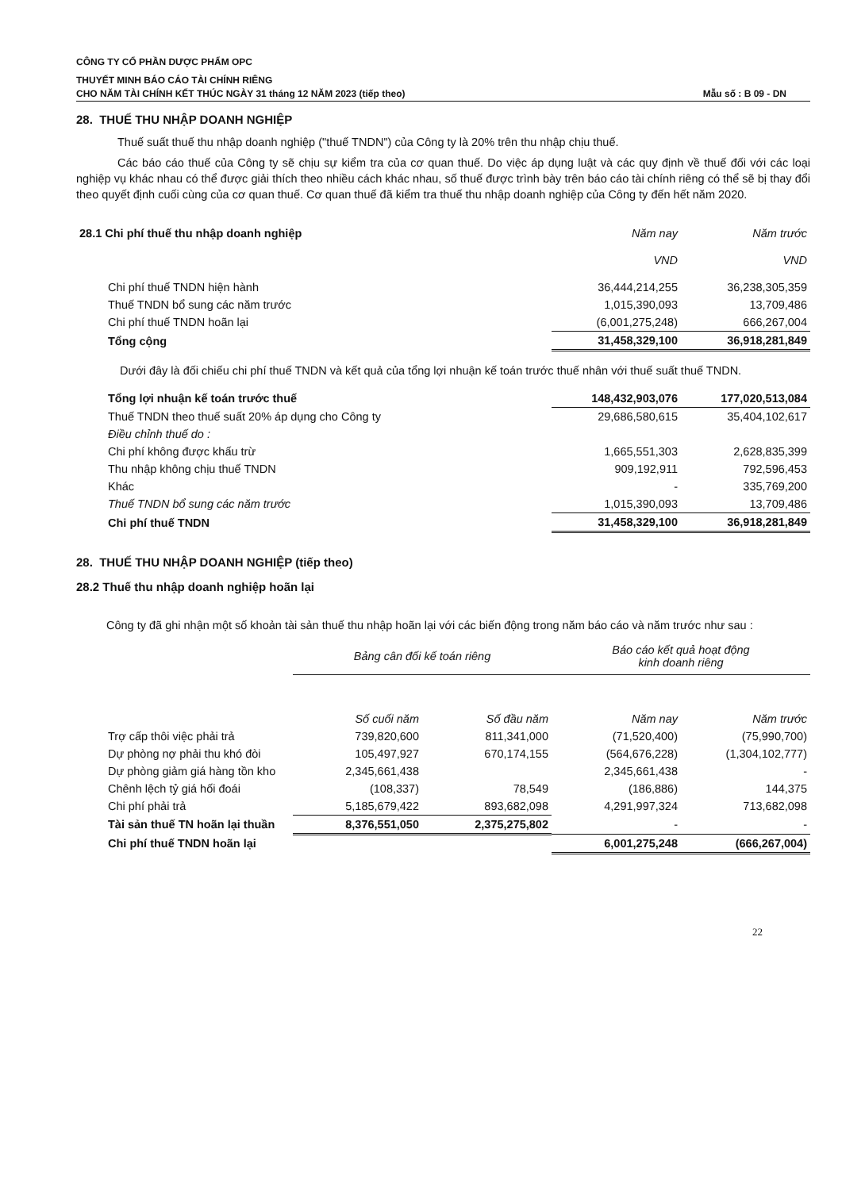CÔNG TY CỔ PHẦN DƯỢC PHẨM OPC
THUYẾT MINH BÁO CÁO TÀI CHÍNH RIÊNG
CHO NĂM TÀI CHÍNH KẾT THÚC NGÀY 31 tháng 12 NĂM 2023 (tiếp theo) Mẫu số : B 09 - DN
28. THUẾ THU NHẬP DOANH NGHIỆP
Thuế suất thuế thu nhập doanh nghiệp ("thuế TNDN") của Công ty là 20% trên thu nhập chịu thuế.
Các báo cáo thuế của Công ty sẽ chịu sự kiểm tra của cơ quan thuế. Do việc áp dụng luật và các quy định về thuế đối với các loại nghiệp vụ khác nhau có thể được giải thích theo nhiều cách khác nhau, số thuế được trình bày trên báo cáo tài chính riêng có thể sẽ bị thay đổi theo quyết định cuối cùng của cơ quan thuế. Cơ quan thuế đã kiểm tra thuế thu nhập doanh nghiệp của Công ty đến hết năm 2020.
| 28.1 Chi phí thuế thu nhập doanh nghiệp | Năm nay | Năm trước |
| --- | --- | --- |
| | VND | VND |
| Chi phí thuế TNDN hiện hành | 36,444,214,255 | 36,238,305,359 |
| Thuế TNDN bổ sung các năm trước | 1,015,390,093 | 13,709,486 |
| Chi phí thuế TNDN hoãn lại | (6,001,275,248) | 666,267,004 |
| Tổng cộng | 31,458,329,100 | 36,918,281,849 |
Dưới đây là đối chiếu chi phí thuế TNDN và kết quả của tổng lợi nhuận kế toán trước thuế nhân với thuế suất thuế TNDN.
| Tổng lợi nhuận kế toán trước thuế | 148,432,903,076 | 177,020,513,084 |
| Thuế TNDN theo thuế suất 20% áp dụng cho Công ty | 29,686,580,615 | 35,404,102,617 |
| Điều chỉnh thuế do : | | |
| Chi phí không được khấu trừ | 1,665,551,303 | 2,628,835,399 |
| Thu nhập không chịu thuế TNDN | 909,192,911 | 792,596,453 |
| Khác | - | 335,769,200 |
| Thuế TNDN bổ sung các năm trước | 1,015,390,093 | 13,709,486 |
| Chi phí thuế TNDN | 31,458,329,100 | 36,918,281,849 |
28. THUẾ THU NHẬP DOANH NGHIỆP (tiếp theo)
28.2 Thuế thu nhập doanh nghiệp hoãn lại
Công ty đã ghi nhận một số khoản tài sản thuế thu nhập hoãn lại với các biến động trong năm báo cáo và năm trước như sau :
| | Bảng cân đối kế toán riêng | | Báo cáo kết quả hoạt động kinh doanh riêng | |
| --- | --- | --- | --- | --- |
| | Số cuối năm | Số đầu năm | Năm nay | Năm trước |
| Trợ cấp thôi việc phải trả | 739,820,600 | 811,341,000 | (71,520,400) | (75,990,700) |
| Dự phòng nợ phải thu khó đòi | 105,497,927 | 670,174,155 | (564,676,228) | (1,304,102,777) |
| Dự phòng giảm giá hàng tồn kho | 2,345,661,438 | | 2,345,661,438 | - |
| Chênh lệch tỷ giá hối đoái | (108,337) | 78,549 | (186,886) | 144,375 |
| Chi phí phải trả | 5,185,679,422 | 893,682,098 | 4,291,997,324 | 713,682,098 |
| Tài sản thuế TN hoãn lại thuần | 8,376,551,050 | 2,375,275,802 | - | - |
| Chi phí thuế TNDN hoãn lại | | | 6,001,275,248 | (666,267,004) |
22